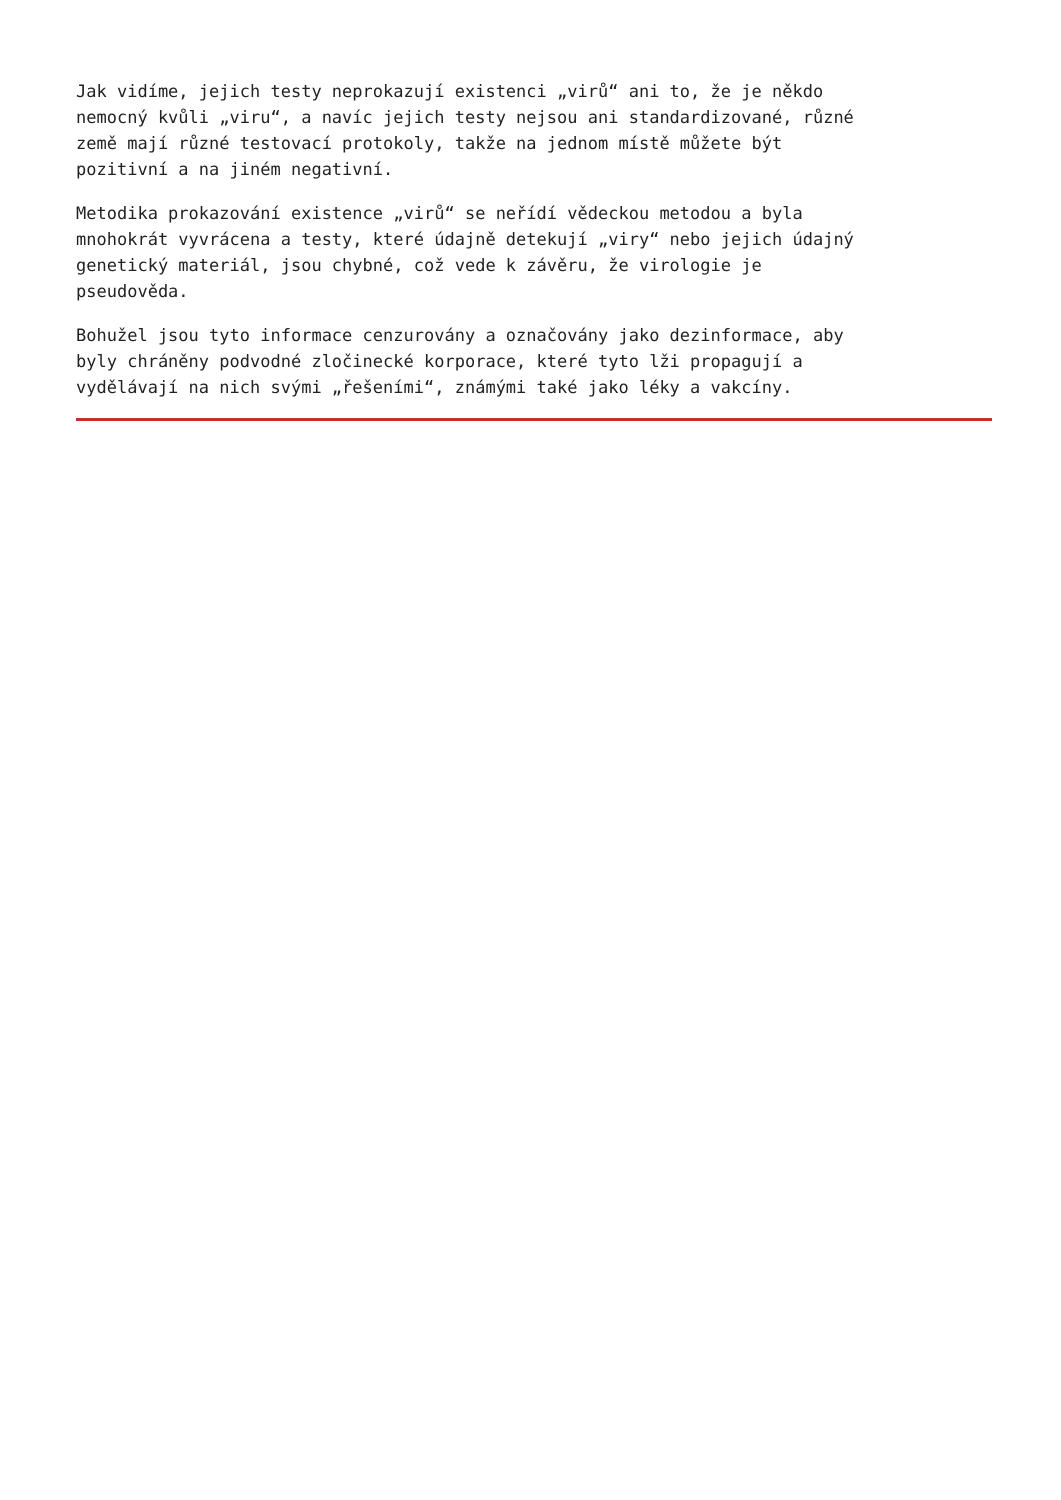Jak vidíme, jejich testy neprokazují existenci „virů“ ani to, že je někdo nemocný kvůli „viru“, a navíc jejich testy nejsou ani standardizované, různé země mají různé testovací protokoly, takže na jednom místě můžete být pozitivní a na jiném negativní.
Metodika prokazování existence „virů“ se neřídí vědeckou metodou a byla mnohokrát vyvrácena a testy, které údajně detekují „viry“ nebo jejich údajný genetický materiál, jsou chybné, což vede k závěru, že virologie je pseudověda.
Bohužel jsou tyto informace cenzurovány a označovány jako dezinformace, aby byly chráněny podvodné zločinecké korporace, které tyto lži propagují a vydělávají na nich svými „řešeními“, známými také jako léky a vakcíny.